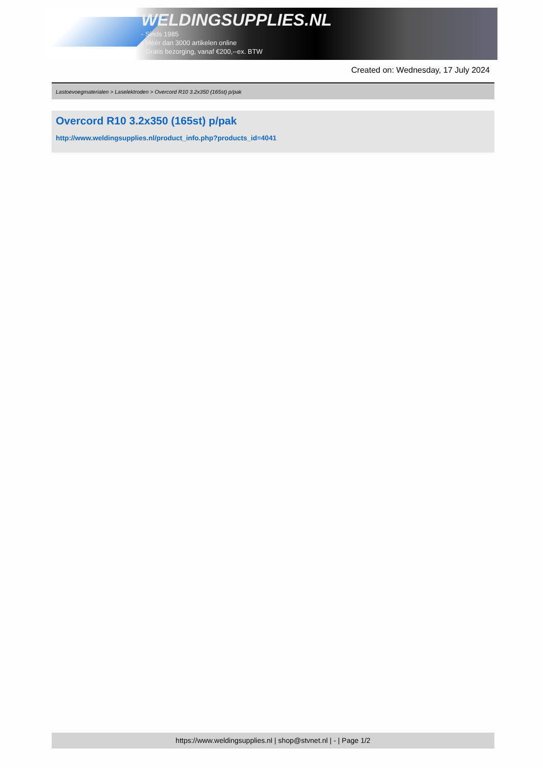WELDINGSUPPLIES.NL
- Sinds 1985
- Méér dan 3000 artikelen online
- Gratis bezorging, vanaf €200,--ex. BTW
Created on: Wednesday, 17 July 2024
Lastoevoegmaterialen > Laselektroden > Overcord R10 3.2x350 (165st) p/pak
Overcord R10 3.2x350 (165st) p/pak
http://www.weldingsupplies.nl/product_info.php?products_id=4041
https://www.weldingsupplies.nl | shop@stvnet.nl | - | Page 1/2